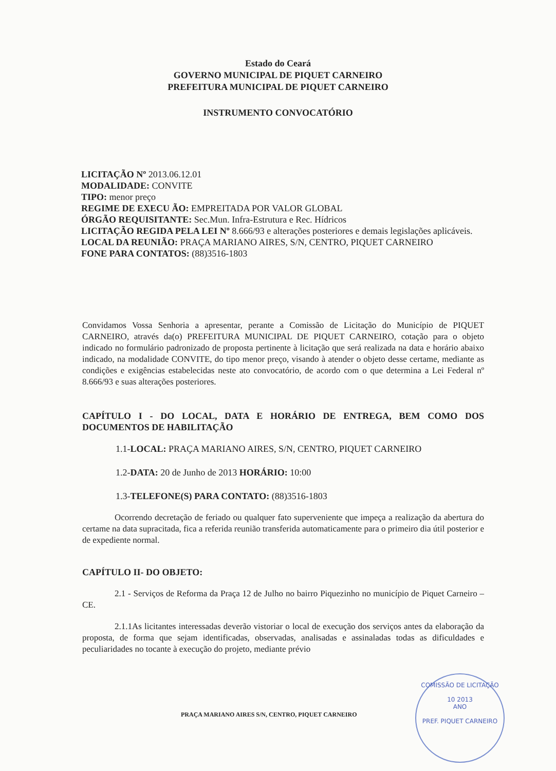Estado do Ceará
GOVERNO MUNICIPAL DE PIQUET CARNEIRO
PREFEITURA MUNICIPAL DE PIQUET CARNEIRO
INSTRUMENTO CONVOCATÓRIO
LICITAÇÃO Nº 2013.06.12.01
MODALIDADE: CONVITE
TIPO: menor preço
REGIME DE EXECU ÃO: EMPREITADA POR VALOR GLOBAL
ÓRGÃO REQUISITANTE: Sec.Mun. Infra-Estrutura e Rec. Hídricos
LICITAÇÃO REGIDA PELA LEI Nº 8.666/93 e alterações posteriores e demais legislações aplicáveis.
LOCAL DA REUNIÃO: PRAÇA MARIANO AIRES, S/N, CENTRO, PIQUET CARNEIRO
FONE PARA CONTATOS: (88)3516-1803
Convidamos Vossa Senhoria a apresentar, perante a Comissão de Licitação do Município de PIQUET CARNEIRO, através da(o) PREFEITURA MUNICIPAL DE PIQUET CARNEIRO, cotação para o objeto indicado no formulário padronizado de proposta pertinente à licitação que será realizada na data e horário abaixo indicado, na modalidade CONVITE, do tipo menor preço, visando à atender o objeto desse certame, mediante as condições e exigências estabelecidas neste ato convocatório, de acordo com o que determina a Lei Federal nº 8.666/93 e suas alterações posteriores.
CAPÍTULO I - DO LOCAL, DATA E HORÁRIO DE ENTREGA, BEM COMO DOS DOCUMENTOS DE HABILITAÇÃO
1.1-LOCAL: PRAÇA MARIANO AIRES, S/N, CENTRO, PIQUET CARNEIRO
1.2-DATA: 20 de Junho de 2013 HORÁRIO: 10:00
1.3-TELEFONE(S) PARA CONTATO: (88)3516-1803
Ocorrendo decretação de feriado ou qualquer fato superveniente que impeça a realização da abertura do certame na data supracitada, fica a referida reunião transferida automaticamente para o primeiro dia útil posterior e de expediente normal.
CAPÍTULO II- DO OBJETO:
2.1 - Serviços de Reforma da Praça 12 de Julho no bairro Piquezinho no município de Piquet Carneiro – CE.
2.1.1As licitantes interessadas deverão vistoriar o local de execução dos serviços antes da elaboração da proposta, de forma que sejam identificadas, observadas, analisadas e assinaladas todas as dificuldades e peculiaridades no tocante à execução do projeto, mediante prévio
PRAÇA MARIANO AIRES S/N, CENTRO, PIQUET CARNEIRO
COMISSÃO DE LICITAÇÃO
10 2013
ANO
PREF. PIQUET CARNEIRO